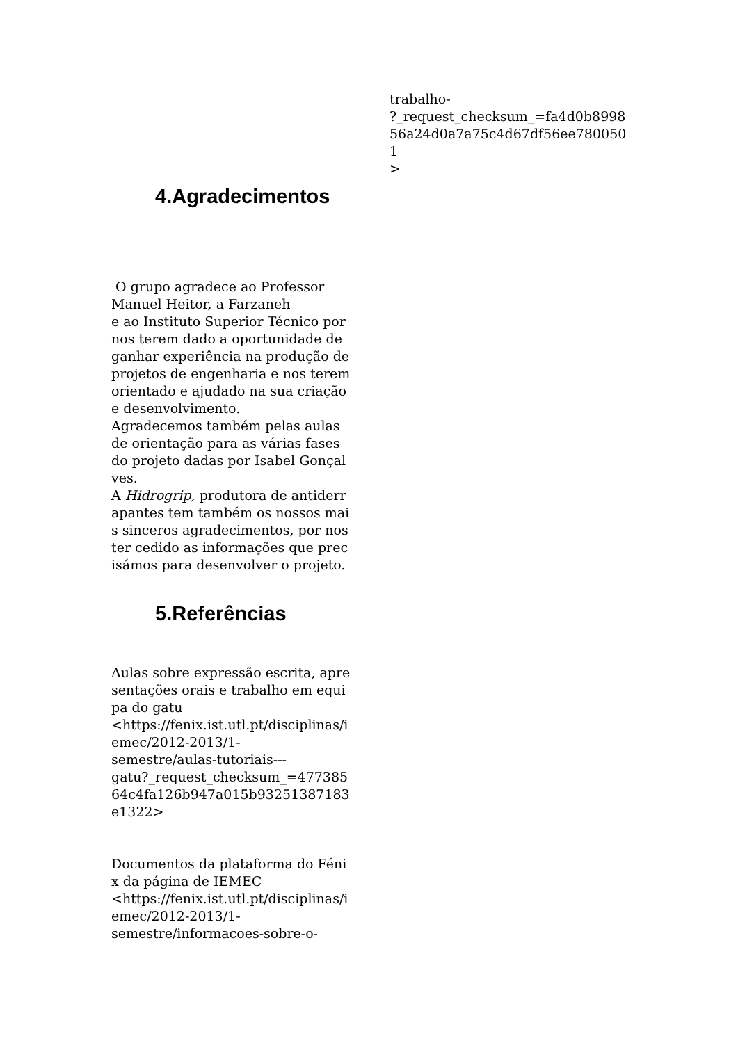4.Agradecimentos
O grupo agradece ao Professor
Manuel Heitor, a Farzaneh
e ao Instituto Superior Técnico por nos terem dado a oportunidade de ganhar experiência na produção de projetos de engenharia e nos terem orientado e ajudado na sua criação e desenvolvimento.
Agradecemos também pelas aulas de orientação para as várias fases do projeto dadas por Isabel Gonçalves.
A Hidrogrip, produtora de antiderrapantes tem também os nossos mais sinceros agradecimentos, por nos ter cedido as informações que precisámos para desenvolver o projeto.
5.Referências
Aulas sobre expressão escrita, apresentações orais e trabalho em equipa do gatu
<https://fenix.ist.utl.pt/disciplinas/iemec/2012-2013/1-
semestre/aulas-tutoriais---
gatu?_request_checksum_=47738564c4fa126b947a015b93251387183e1322>
Documentos da plataforma do Fénix da página de IEMEC
<https://fenix.ist.utl.pt/disciplinas/iemec/2012-2013/1-
semestre/informacoes-sobre-o-
trabalho-
?_request_checksum_=fa4d0b899856a24d0a7a75c4d67df56ee7800501
>